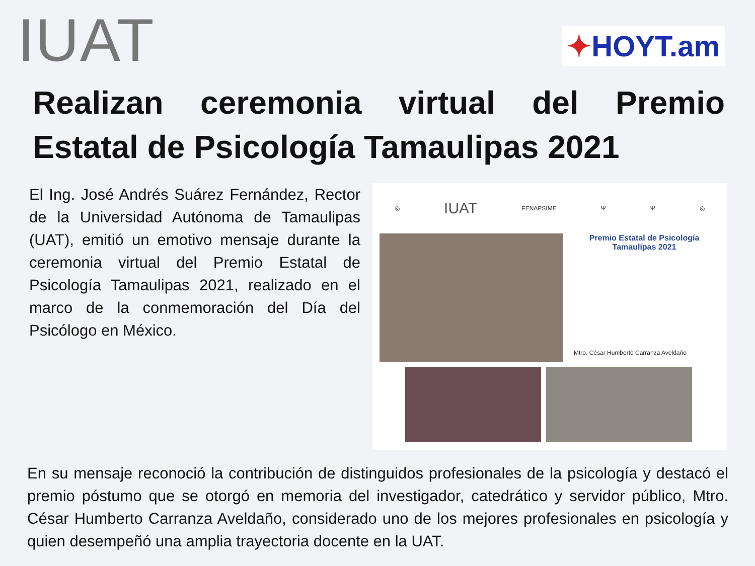IUAT
✦HOYT.am
Realizan ceremonia virtual del Premio Estatal de Psicología Tamaulipas 2021
El Ing. José Andrés Suárez Fernández, Rector de la Universidad Autónoma de Tamaulipas (UAT), emitió un emotivo mensaje durante la ceremonia virtual del Premio Estatal de Psicología Tamaulipas 2021, realizado en el marco de la conmemoración del Día del Psicólogo en México.
◎ IUAT FENAPSIME Ψ Ψ ◎
Premio Estatal de Psicología
Tamaulipas 2021
Mtro. César Humberto Carranza Aveldaño
En su mensaje reconoció la contribución de distinguidos profesionales de la psicología y destacó el premio póstumo que se otorgó en memoria del investigador, catedrático y servidor público, Mtro. César Humberto Carranza Aveldaño, considerado uno de los mejores profesionales en psicología y quien desempeñó una amplia trayectoria docente en la UAT.